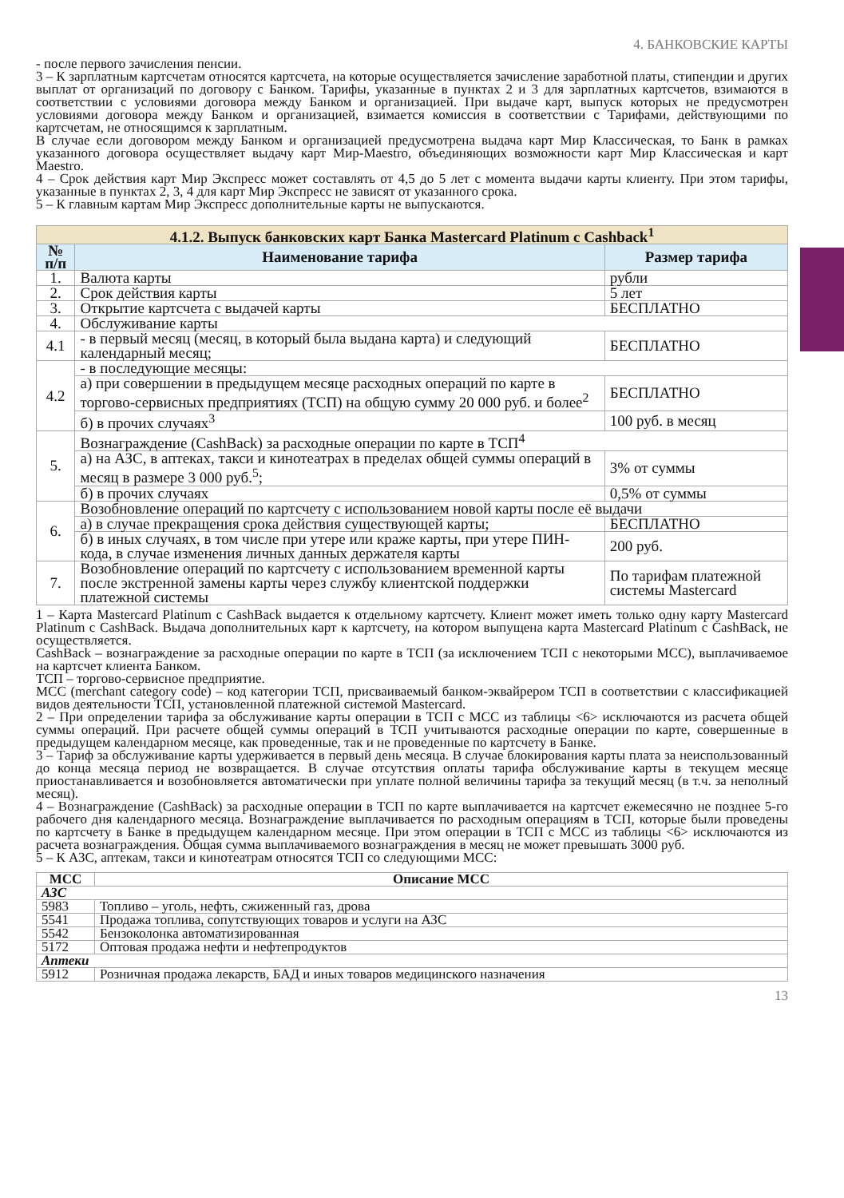4. БАНКОВСКИЕ КАРТЫ
- после первого зачисления пенсии.
3 – К зарплатным картсчетам относятся картсчета, на которые осуществляется зачисление заработной платы, стипендии и других выплат от организаций по договору с Банком. Тарифы, указанные в пунктах 2 и 3 для зарплатных картсчетов, взимаются в соответствии с условиями договора между Банком и организацией. При выдаче карт, выпуск которых не предусмотрен условиями договора между Банком и организацией, взимается комиссия в соответствии с Тарифами, действующими по картсчетам, не относящимся к зарплатным.
В случае если договором между Банком и организацией предусмотрена выдача карт Мир Классическая, то Банк в рамках указанного договора осуществляет выдачу карт Мир-Maestro, объединяющих возможности карт Мир Классическая и карт Maestro.
4 – Срок действия карт Мир Экспресс может составлять от 4,5 до 5 лет с момента выдачи карты клиенту. При этом тарифы, указанные в пунктах 2, 3, 4 для карт Мир Экспресс не зависят от указанного срока.
5 – К главным картам Мир Экспресс дополнительные карты не выпускаются.
| 4.1.2. Выпуск банковских карт Банка Mastercard Platinum с Cashback<sup>1</sup> | | |
| --- | --- | --- |
| № п/п | Наименование тарифа | Размер тарифа |
| 1. | Валюта карты | рубли |
| 2. | Срок действия карты | 5 лет |
| 3. | Открытие картсчета с выдачей карты | БЕСПЛАТНО |
| 4. | Обслуживание карты | |
| 4.1 | - в первый месяц (месяц, в который была выдана карта) и следующий календарный месяц; | БЕСПЛАТНО |
| 4.2 | - в последующие месяцы: | |
| | а) при совершении в предыдущем месяце расходных операций по карте в торгово-сервисных предприятиях (ТСП) на общую сумму 20 000 руб. и более<sup>2</sup> | БЕСПЛАТНО |
| | б) в прочих случаях<sup>3</sup> | 100 руб. в месяц |
| 5. | Вознаграждение (CashBack) за расходные операции по карте в ТСП<sup>4</sup> | |
| | а) на АЗС, в аптеках, такси и кинотеатрах в пределах общей суммы операций в месяц в размере 3 000 руб.<sup>5</sup>; | 3% от суммы |
| | б) в прочих случаях | 0,5% от суммы |
| 6. | Возобновление операций по картсчету с использованием новой карты после её выдачи | |
| | а) в случае прекращения срока действия существующей карты; | БЕСПЛАТНО |
| | б) в иных случаях, в том числе при утере или краже карты, при утере ПИН-кода, в случае изменения личных данных держателя карты | 200 руб. |
| 7. | Возобновление операций по картсчету с использованием временной карты после экстренной замены карты через службу клиентской поддержки платежной системы | По тарифам платежной системы Mastercard |
1 – Карта Mastercard Platinum с CashBack выдается к отдельному картсчету. Клиент может иметь только одну карту Mastercard Platinum с CashBack. Выдача дополнительных карт к картсчету, на котором выпущена карта Mastercard Platinum с CashBack, не осуществляется.
CashBack – вознаграждение за расходные операции по карте в ТСП (за исключением ТСП с некоторыми МСС), выплачиваемое на картсчет клиента Банком.
ТСП – торгово-сервисное предприятие.
МСС (merchant category code) – код категории ТСП, присваиваемый банком-эквайрером ТСП в соответствии с классификацией видов деятельности ТСП, установленной платежной системой Mastercard.
2 – При определении тарифа за обслуживание карты операции в ТСП с МСС из таблицы <6> исключаются из расчета общей суммы операций. При расчете общей суммы операций в ТСП учитываются расходные операции по карте, совершенные в предыдущем календарном месяце, как проведенные, так и не проведенные по картсчету в Банке.
3 – Тариф за обслуживание карты удерживается в первый день месяца. В случае блокирования карты плата за неиспользованный до конца месяца период не возвращается. В случае отсутствия оплаты тарифа обслуживание карты в текущем месяце приостанавливается и возобновляется автоматически при уплате полной величины тарифа за текущий месяц (в т.ч. за неполный месяц).
4 – Вознаграждение (CashBack) за расходные операции в ТСП по карте выплачивается на картсчет ежемесячно не позднее 5-го рабочего дня календарного месяца. Вознаграждение выплачивается по расходным операциям в ТСП, которые были проведены по картсчету в Банке в предыдущем календарном месяце. При этом операции в ТСП с МСС из таблицы <6> исключаются из расчета вознаграждения. Общая сумма выплачиваемого вознаграждения в месяц не может превышать 3000 руб.
5 – К АЗС, аптекам, такси и кинотеатрам относятся ТСП со следующими МСС:
| МСС | Описание МСС |
| --- | --- |
| АЗС | |
| 5983 | Топливо – уголь, нефть, сжиженный газ, дрова |
| 5541 | Продажа топлива, сопутствующих товаров и услуги на АЗС |
| 5542 | Бензоколонка автоматизированная |
| 5172 | Оптовая продажа нефти и нефтепродуктов |
| Аптеки | |
| 5912 | Розничная продажа лекарств, БАД и иных товаров медицинского назначения |
13